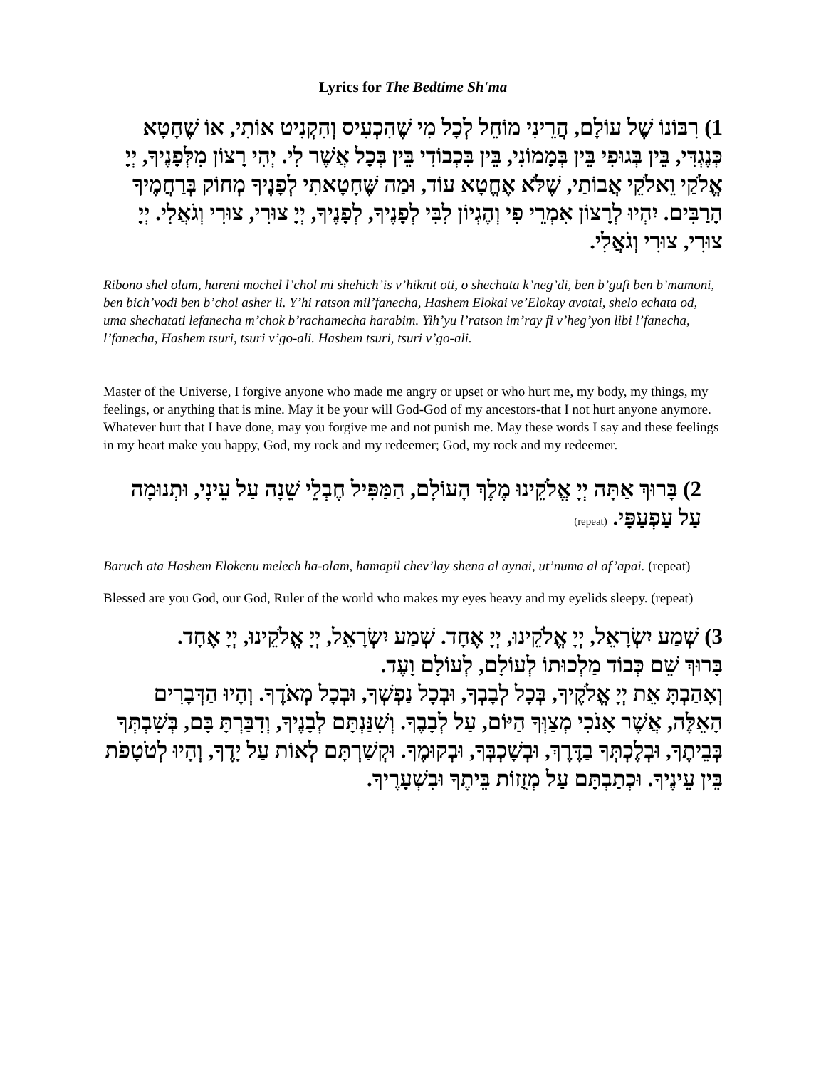Lyrics for The Bedtime Sh'ma
1) רִבּוֹנוֹ שֶׁל עוֹלָם, הֲרֵינִי מוֹחֵל לְכָל מִי שֶׁהִכְעִיס וְהִקְנִיט אוֹתִי, אוֹ שֶׁחָטָא כְּנֶגְדִּי, בֵּין בְּגוּפִי בֵּין בְּמָמוֹנִי, בֵּין בִּכְבוֹדִי בֵּין בְּכָל אֲשֶׁר לִי. יְהִי רָצוֹן מִלְּפָנֶיךָ, יְיָ אֱלֹקַי וֵאלֹקֵי אֲבוֹתַי, שֶׁלֹּא אֶחֱטָא עוֹד, וּמַה שֶּׁחָטָאתִי לְפָנֶיךָ מְחוֹק בְּרַחֲמֶיךָ הָרַבִּים. יִהְיוּ לְרָצוֹן אִמְרֵי פִי וְהֶגְיוֹן לִבִּי לְפָנֶיךָ, לְפָנֶיךָ, יְיָ צוּרִי, צוּרִי וְגֹאֲלִי. יְיָ צוּרִי, צוּרִי וְגֹאֲלִי.
Ribono shel olam, hareni mochel l’chol mi shehich’is v’hiknit oti, o shechata k’neg’di, ben b’gufi ben b’mamoni, ben bich’vodi ben b’chol asher li. Y’hi ratson mil’fanecha, Hashem Elokai ve’Elokay avotai, shelo echata od, uma shechatati lefanecha m’chok b’rachamecha harabim. Yih’yu l’ratson im’ray fi v’heg’yon libi l’fanecha, l’fanecha, Hashem tsuri, tsuri v’go-ali. Hashem tsuri, tsuri v’go-ali.
Master of the Universe, I forgive anyone who made me angry or upset or who hurt me, my body, my things, my feelings, or anything that is mine. May it be your will God-God of my ancestors-that I not hurt anyone anymore. Whatever hurt that I have done, may you forgive me and not punish me. May these words I say and these feelings in my heart make you happy, God, my rock and my redeemer; God, my rock and my redeemer.
2) בָּרוּךְ אַתָּה יְיָ אֱלֹקֵינוּ מֶלֶךְ הָעוֹלָם, הַמַּפִּיל חֶבְלֵי שֵׁנָה עַל עֵינָי, וּתְנוּמָה עַל עַפְעַפָּי. (repeat)
Baruch ata Hashem Elokenu melech ha-olam, hamapil chev’lay shena al aynai, ut’numa al af’apai. (repeat)
Blessed are you God, our God, Ruler of the world who makes my eyes heavy and my eyelids sleepy. (repeat)
3) שְׁמַע יִשְׂרָאֵל, יְיָ אֱלֹקֵינוּ, יְיָ אֶחָד. שְׁמַע יִשְׂרָאֵל, יְיָ אֱלֹקֵינוּ, יְיָ אֶחָד.
בָּרוּךְ שֵׁם כְּבוֹד מַלְכוּתוֹ לְעוֹלָם, לְעוֹלָם וָעֶד.
וְאָהַבְתָּ אֵת יְיָ אֱלֹקֶיךָ, בְּכָל לְבָבְךָ, וּבְכָל נַפְשְׁךָ, וּבְכָל מְאֹדֶךָ. וְהָיוּ הַדְּבָרִים הָאֵלֶּה, אֲשֶׁר אָנֹכִי מְצַוְּךָ הַיּוֹם, עַל לְבָבֶךָ. וְשִׁנַּנְתָּם לְבָנֶיךָ, וְדִבַּרְתָּ בָּם, בְּשִׁבְתְּךָ בְּבֵיתֶךָ, וּבְלֶכְתְּךָ בַדֶּרֶךְ, וּבְשָׁכְבְּךָ, וּבְקוּמֶךָ. וּקְשַׁרְתָּם לְאוֹת עַל יָדֶךָ, וְהָיוּ לְטֹטָפֹת בֵּין עֵינֶיךָ. וּכְתַבְתָּם עַל מְזֻזוֹת בֵּיתֶךָ וּבִשְׁעָרֶיךָ.